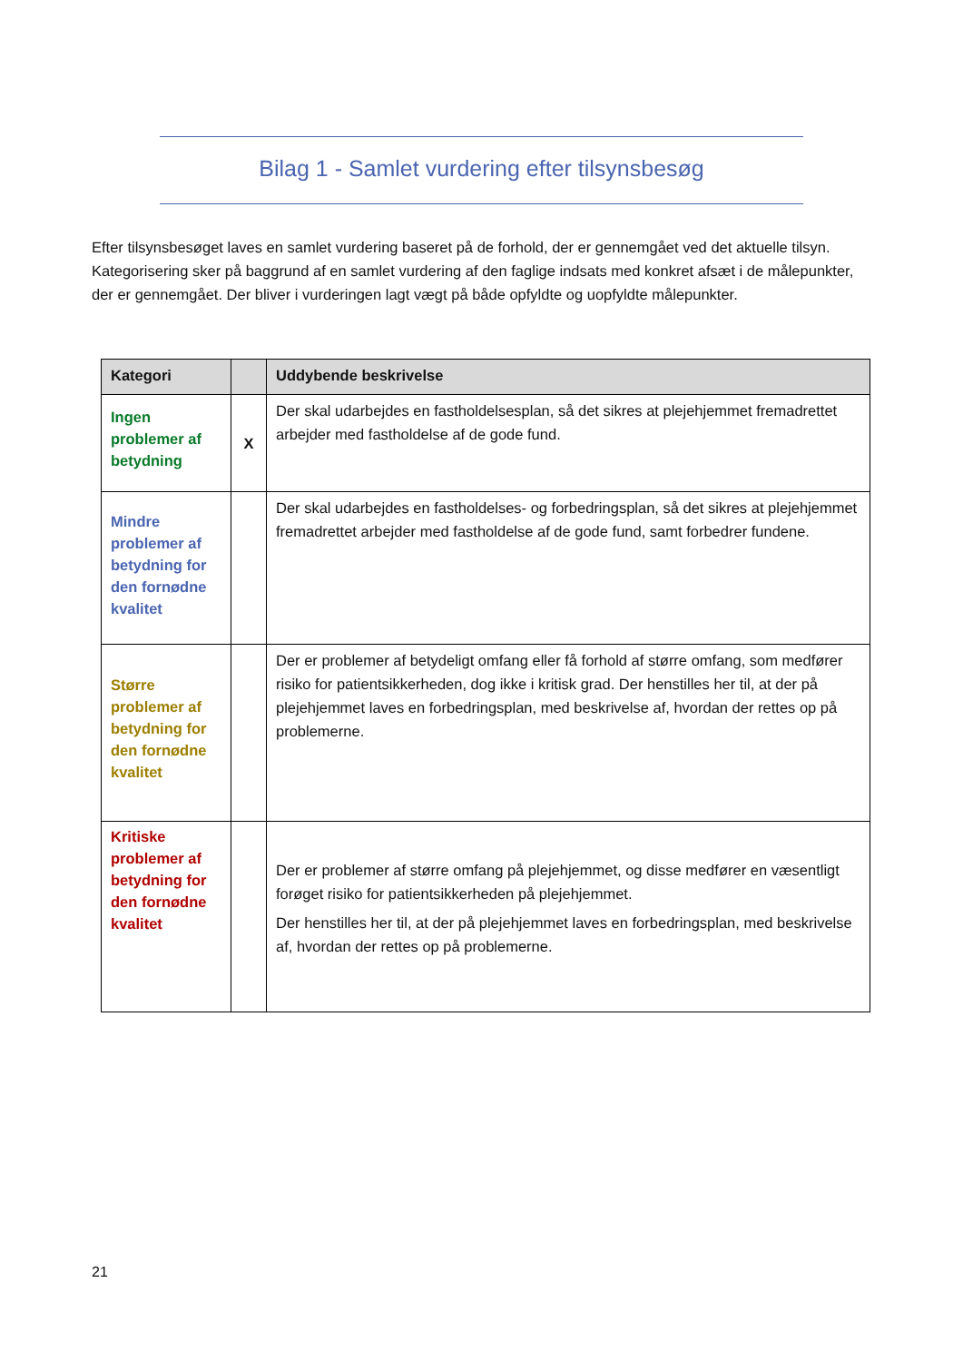Bilag 1 - Samlet vurdering efter tilsynsbesøg
Efter tilsynsbesøget laves en samlet vurdering baseret på de forhold, der er gennemgået ved det aktuelle tilsyn. Kategorisering sker på baggrund af en samlet vurdering af den faglige indsats med konkret afsæt i de målepunkter, der er gennemgået. Der bliver i vurderingen lagt vægt på både opfyldte og uopfyldte målepunkter.
| Kategori | | Uddybende beskrivelse |
| --- | --- | --- |
| Ingen problemer af betydning | X | Der skal udarbejdes en fastholdelsesplan, så det sikres at plejehjemmet fremadrettet arbejder med fastholdelse af de gode fund. |
| Mindre problemer af betydning for den fornødne kvalitet | | Der skal udarbejdes en fastholdelses- og forbedringsplan, så det sikres at plejehjemmet fremadrettet arbejder med fastholdelse af de gode fund, samt forbedrer fundene. |
| Større problemer af betydning for den fornødne kvalitet | | Der er problemer af betydeligt omfang eller få forhold af større omfang, som medfører risiko for patientsikkerheden, dog ikke i kritisk grad. Der henstilles her til, at der på plejehjemmet laves en forbedringsplan, med beskrivelse af, hvordan der rettes op på problemerne. |
| Kritiske problemer af betydning for den fornødne kvalitet | | Der er problemer af større omfang på plejehjemmet, og disse medfører en væsentligt forøget risiko for patientsikkerheden på plejehjemmet. Der henstilles her til, at der på plejehjemmet laves en forbedringsplan, med beskrivelse af, hvordan der rettes op på problemerne. |
21